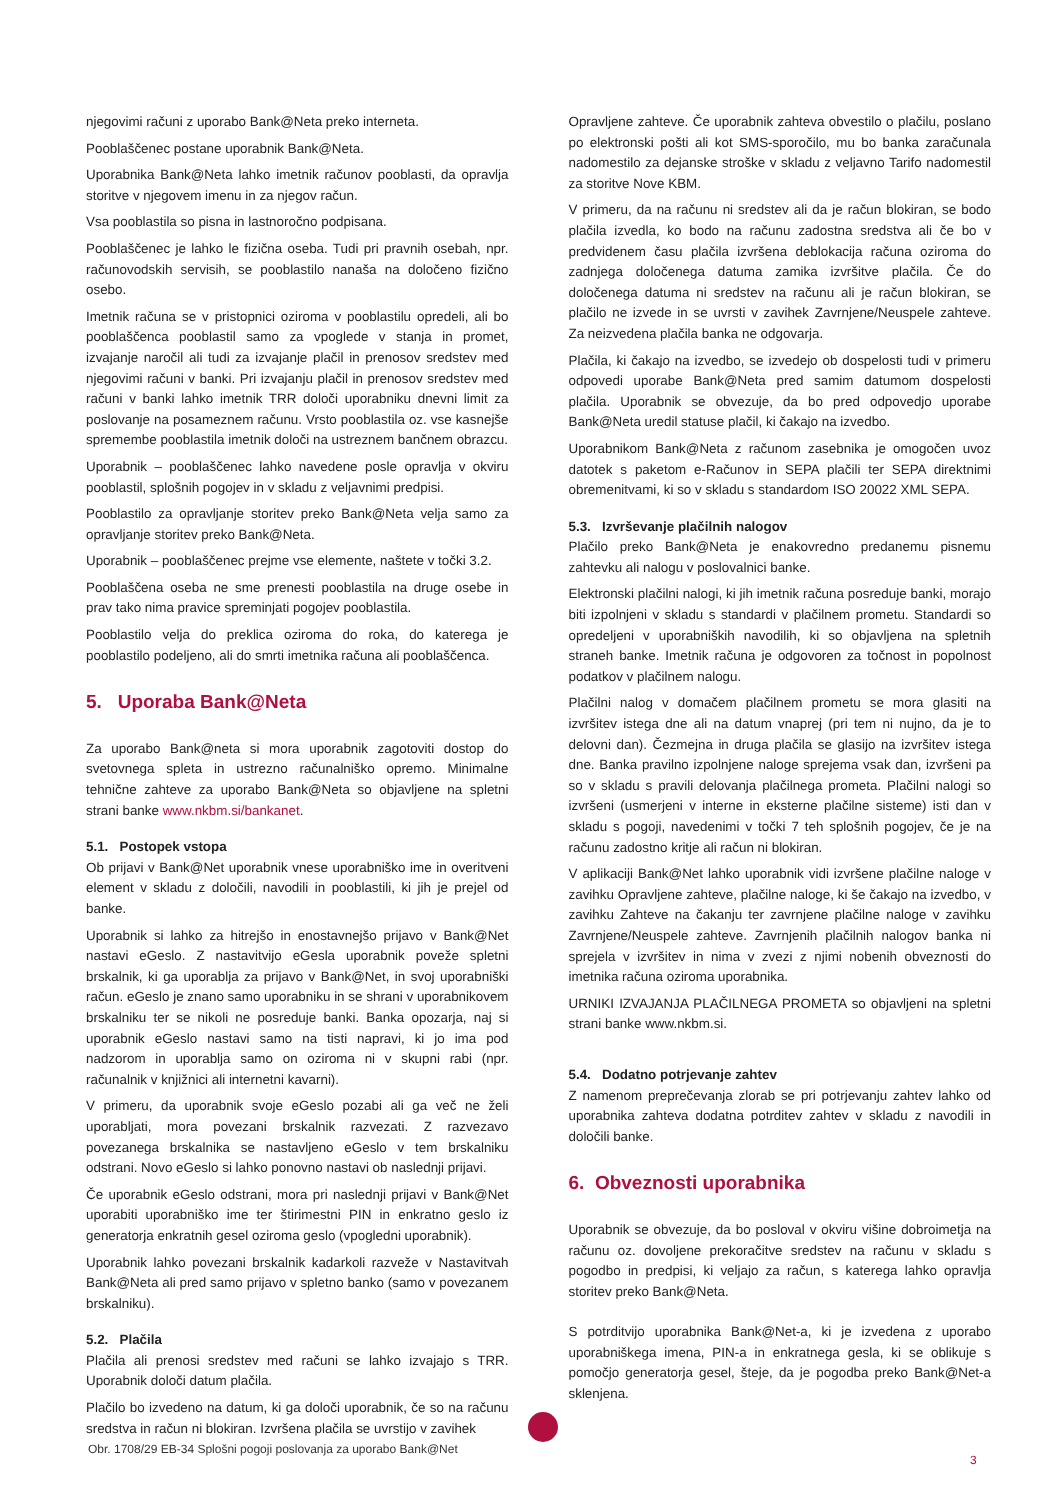njegovimi računi z uporabo Bank@Neta preko interneta.
Pooblaščenec postane uporabnik Bank@Neta.
Uporabnika Bank@Neta lahko imetnik računov pooblasti, da opravlja storitve v njegovem imenu in za njegov račun.
Vsa pooblastila so pisna in lastnoročno podpisana.
Pooblaščenec je lahko le fizična oseba. Tudi pri pravnih osebah, npr. računovodskih servisih, se pooblastilo nanaša na določeno fizično osebo.
Imetnik računa se v pristopnici oziroma v pooblastilu opredeli, ali bo pooblaščenca pooblastil samo za vpoglede v stanja in promet, izvajanje naročil ali tudi za izvajanje plačil in prenosov sredstev med njegovimi računi v banki. Pri izvajanju plačil in prenosov sredstev med računi v banki lahko imetnik TRR določi uporabniku dnevni limit za poslovanje na posameznem računu. Vrsto pooblastila oz. vse kasnejše spremembe pooblastila imetnik določi na ustreznem bančnem obrazcu.
Uporabnik – pooblaščenec lahko navedene posle opravlja v okviru pooblastil, splošnih pogojev in v skladu z veljavnimi predpisi.
Pooblastilo za opravljanje storitev preko Bank@Neta velja samo za opravljanje storitev preko Bank@Neta.
Uporabnik – pooblaščenec prejme vse elemente, naštete v točki 3.2.
Pooblaščena oseba ne sme prenesti pooblastila na druge osebe in prav tako nima pravice spreminjati pogojev pooblastila.
Pooblastilo velja do preklica oziroma do roka, do katerega je pooblastilo podeljeno, ali do smrti imetnika računa ali pooblaščenca.
5. Uporaba Bank@Neta
Za uporabo Bank@neta si mora uporabnik zagotoviti dostop do svetovnega spleta in ustrezno računalniško opremo. Minimalne tehnične zahteve za uporabo Bank@Neta so objavljene na spletni strani banke www.nkbm.si/bankanet.
5.1. Postopek vstopa
Ob prijavi v Bank@Net uporabnik vnese uporabniško ime in overitveni element v skladu z določili, navodili in pooblastili, ki jih je prejel od banke.
Uporabnik si lahko za hitrejšo in enostavnejšo prijavo v Bank@Net nastavi eGeslo. Z nastavitvijo eGesla uporabnik poveže spletni brskalnik, ki ga uporablja za prijavo v Bank@Net, in svoj uporabniški račun. eGeslo je znano samo uporabniku in se shrani v uporabnikovem brskalniku ter se nikoli ne posreduje banki. Banka opozarja, naj si uporabnik eGeslo nastavi samo na tisti napravi, ki jo ima pod nadzorom in uporablja samo on oziroma ni v skupni rabi (npr. računalnik v knjižnici ali internetni kavarni).
V primeru, da uporabnik svoje eGeslo pozabi ali ga več ne želi uporabljati, mora povezani brskalnik razvezati. Z razvezavo povezanega brskalnika se nastavljeno eGeslo v tem brskalniku odstrani. Novo eGeslo si lahko ponovno nastavi ob naslednji prijavi.
Če uporabnik eGeslo odstrani, mora pri naslednji prijavi v Bank@Net uporabiti uporabniško ime ter štirimestni PIN in enkratno geslo iz generatorja enkratnih gesel oziroma geslo (vpogledni uporabnik).
Uporabnik lahko povezani brskalnik kadarkoli razveže v Nastavitvah Bank@Neta ali pred samo prijavo v spletno banko (samo v povezanem brskalniku).
5.2. Plačila
Plačila ali prenosi sredstev med računi se lahko izvajajo s TRR. Uporabnik določi datum plačila.
Plačilo bo izvedeno na datum, ki ga določi uporabnik, če so na računu sredstva in račun ni blokiran. Izvršena plačila se uvrstijo v zavihek
Opravljene zahteve. Če uporabnik zahteva obvestilo o plačilu, poslano po elektronski pošti ali kot SMS-sporočilo, mu bo banka zaračunala nadomestilo za dejanske stroške v skladu z veljavno Tarifo nadomestil za storitve Nove KBM.
V primeru, da na računu ni sredstev ali da je račun blokiran, se bodo plačila izvedla, ko bodo na računu zadostna sredstva ali če bo v predvidenem času plačila izvršena deblokacija računa oziroma do zadnjega določenega datuma zamika izvršitve plačila. Če do določenega datuma ni sredstev na računu ali je račun blokiran, se plačilo ne izvede in se uvrsti v zavihek Zavrnjene/Neuspele zahteve. Za neizvedena plačila banka ne odgovarja.
Plačila, ki čakajo na izvedbo, se izvedejo ob dospelosti tudi v primeru odpovedi uporabe Bank@Neta pred samim datumom dospelosti plačila. Uporabnik se obvezuje, da bo pred odpovedjo uporabe Bank@Neta uredil statuse plačil, ki čakajo na izvedbo.
Uporabnikom Bank@Neta z računom zasebnika je omogočen uvoz datotek s paketom e-Računov in SEPA plačili ter SEPA direktnimi obremenitvami, ki so v skladu s standardom ISO 20022 XML SEPA.
5.3. Izvrševanje plačilnih nalogov
Plačilo preko Bank@Neta je enakovredno predanemu pisnemu zahtevku ali nalogu v poslovalnici banke.
Elektronski plačilni nalogi, ki jih imetnik računa posreduje banki, morajo biti izpolnjeni v skladu s standardi v plačilnem prometu. Standardi so opredeljeni v uporabniških navodilih, ki so objavljena na spletnih straneh banke. Imetnik računa je odgovoren za točnost in popolnost podatkov v plačilnem nalogu.
Plačilni nalog v domačem plačilnem prometu se mora glasiti na izvršitev istega dne ali na datum vnaprej (pri tem ni nujno, da je to delovni dan). Čezmejna in druga plačila se glasijo na izvršitev istega dne. Banka pravilno izpolnjene naloge sprejema vsak dan, izvršeni pa so v skladu s pravili delovanja plačilnega prometa. Plačilni nalogi so izvršeni (usmerjeni v interne in eksterne plačilne sisteme) isti dan v skladu s pogoji, navedenimi v točki 7 teh splošnih pogojev, če je na računu zadostno kritje ali račun ni blokiran.
V aplikaciji Bank@Net lahko uporabnik vidi izvršene plačilne naloge v zavihku Opravljene zahteve, plačilne naloge, ki še čakajo na izvedbo, v zavihku Zahteve na čakanju ter zavrnjene plačilne naloge v zavihku Zavrnjene/Neuspele zahteve. Zavrnjenih plačilnih nalogov banka ni sprejela v izvršitev in nima v zvezi z njimi nobenih obveznosti do imetnika računa oziroma uporabnika.
URNIKI IZVAJANJA PLAČILNEGA PROMETA so objavljeni na spletni strani banke www.nkbm.si.
5.4. Dodatno potrjevanje zahtev
Z namenom preprečevanja zlorab se pri potrjevanju zahtev lahko od uporabnika zahteva dodatna potrditev zahtev v skladu z navodili in določili banke.
6. Obveznosti uporabnika
Uporabnik se obvezuje, da bo posloval v okviru višine dobroimetja na računu oz. dovoljene prekoračitve sredstev na računu v skladu s pogodbo in predpisi, ki veljajo za račun, s katerega lahko opravlja storitev preko Bank@Neta.
S potrditvijo uporabnika Bank@Net-a, ki je izvedena z uporabo uporabniškega imena, PIN-a in enkratnega gesla, ki se oblikuje s pomočjo generatorja gesel, šteje, da je pogodba preko Bank@Net-a sklenjena.
Obr. 1708/29 EB-34 Splošni pogoji poslovanja za uporabo Bank@Net
3